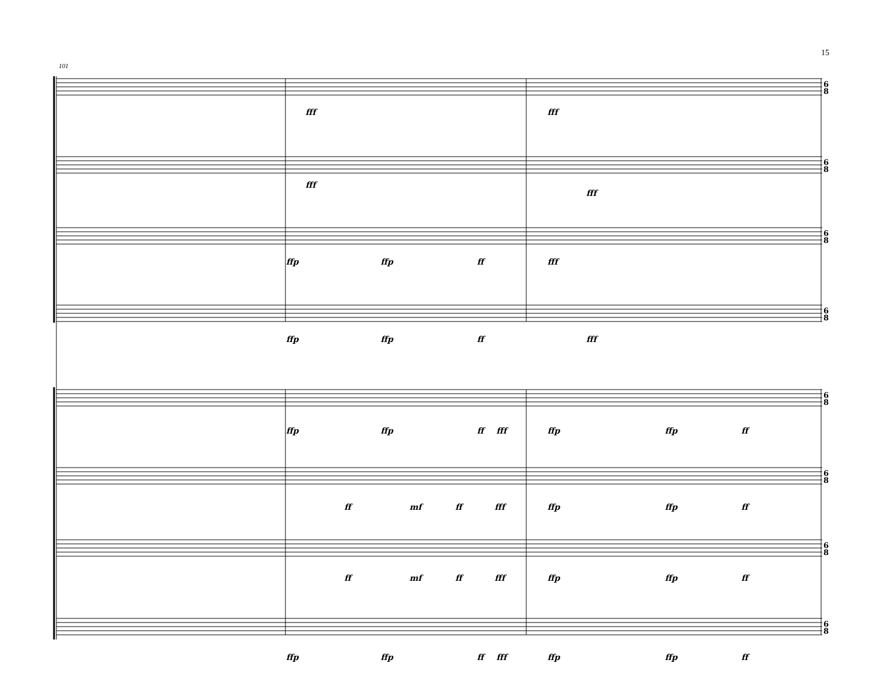15
101
fff
fff
fff
fff
ffp
ffp
ff
fff
ffp
ffp
ff
fff
ffp
ffp
ff
fff
ffp
ffp
ff
ff
mf
ff
fff
ffp
ffp
ff
ff
mf
ff
fff
ffp
ffp
ff
ffp
ffp
ff
fff
ffp
ffp
ff
6
8
6
8
6
8
6
8
6
8
6
8
6
8
6
8